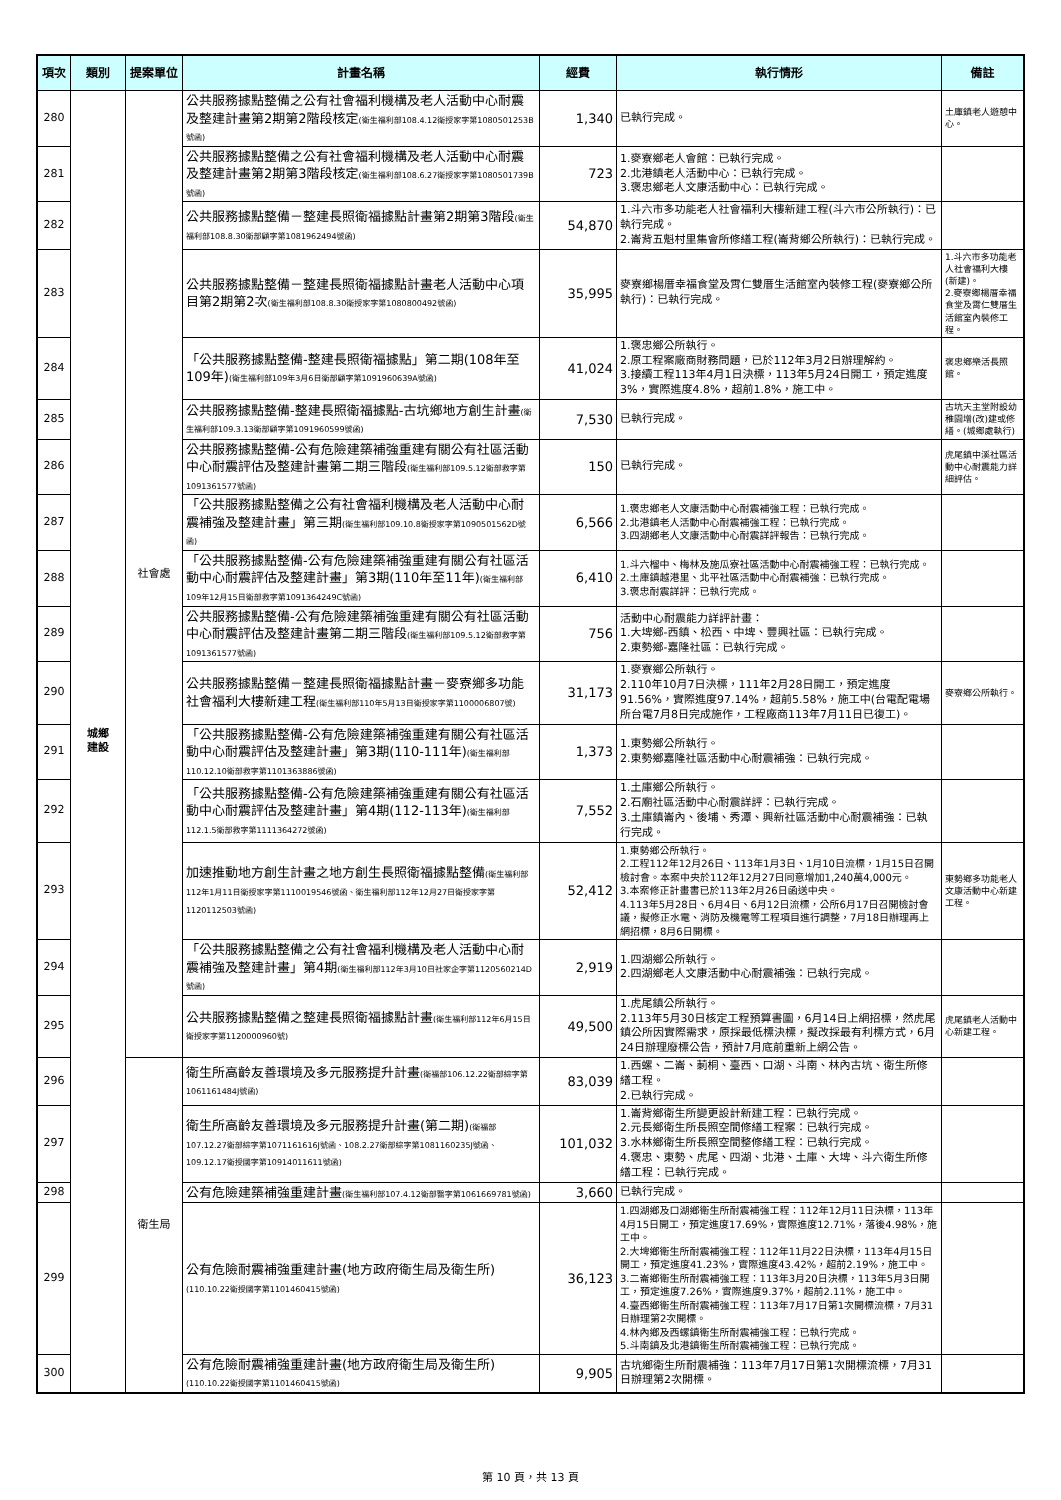| 項次 | 類別 | 提案單位 | 計畫名稱 | 經費 | 執行情形 | 備註 |
| --- | --- | --- | --- | --- | --- | --- |
| 280 | 城鄉 建設 | 社會處 | 公共服務據點整備之公有社會福利機構及老人活動中心耐震及整建計畫第2期第2階段核定 (衛生福利部108.4.12衛授家字第1080501253B號函) | 1,340 | 已執行完成。 | 土庫鎮老人遊憩中心。 |
| 281 | | | 公共服務據點整備之公有社會福利機構及老人活動中心耐震及整建計畫第2期第3階段核定 (衛生福利部108.6.27衛授家字第1080501739B號函) | 723 | 1.麥寮鄉老人會館：已執行完成。 2.北港鎮老人活動中心：已執行完成。 3.褒忠鄉老人文康活動中心：已執行完成。 | |
| 282 | | | 公共服務據點整備－整建長照衛福據點計畫第2期第3階段 (衛生福利部108.8.30衛部顧字第1081962494號函) | 54,870 | 1.斗六市多功能老人社會福利大樓新建工程(斗六市公所執行)：已執行完成。 2.崙背五魁村里集會所修繕工程(崙背鄉公所執行)：已執行完成。 | |
| 283 | | | 公共服務據點整備－整建長照衛福據點計畫老人活動中心項目第2期第2次 (衛生福利部108.8.30衛授家字第1080800492號函) | 35,995 | 麥寮鄉楊厝幸福食堂及霄仁雙厝生活館室內裝修工程(麥寮鄉公所執行)：已執行完成。 | 1.斗六市多功能老人社會福利大樓(新建)。 2.麥寮鄉楊厝幸福食堂及霄仁雙厝生活館室內裝修工程。 |
| 284 | | | 「公共服務據點整備-整建長照衛福據點」第二期(108年至109年) (衛生福利部109年3月6日衛部顧字第1091960639A號函) | 41,024 | 1.褒忠鄉公所執行。 2.原工程案廠商財務問題，已於112年3月2日辦理解約。 3.接續工程113年4月1日決標，113年5月24日開工，預定進度3%，實際進度4.8%，超前1.8%，施工中。 | 褒忠鄉樂活長照館。 |
| 285 | | | 公共服務據點整備-整建長照衛福據點-古坑鄉地方創生計畫 (衛生福利部109.3.13衛部顧字第1091960599號函) | 7,530 | 已執行完成。 | 古坑天主堂附設幼稚園增(改)建或修繕。(城鄉處執行) |
| 286 | | | 公共服務據點整備-公有危險建築補強重建有關公有社區活動中心耐震評估及整建計畫第二期三階段 (衛生福利部109.5.12衛部救字第1091361577號函) | 150 | 已執行完成。 | 虎尾鎮中溪社區活動中心耐震能力詳細評估。 |
| 287 | | | 「公共服務據點整備之公有社會福利機構及老人活動中心耐震補強及整建計畫」第三期 (衛生福利部109.10.8衛授家字第1090501562D號函) | 6,566 | 1.褒忠鄉老人文康活動中心耐震補強工程：已執行完成。 2.北港鎮老人活動中心耐震補強工程：已執行完成。 3.四湖鄉老人文康活動中心耐震詳評報告：已執行完成。 | |
| 288 | | | 「公共服務據點整備-公有危險建築補強重建有關公有社區活動中心耐震評估及整建計畫」第3期(110年至11年) (衛生福利部109年12月15日衛部救字第1091364249C號函) | 6,410 | 1.斗六榴中、梅林及施瓜寮社區活動中心耐震補強工程：已執行完成。 2.土庫鎮越港里、北平社區活動中心耐震補強：已執行完成。 3.褒忠耐震詳評：已執行完成。 | |
| 289 | | | 公共服務據點整備-公有危險建築補強重建有關公有社區活動中心耐震評估及整建計畫第二期三階段 (衛生福利部109.5.12衛部救字第1091361577號函) | 756 | 活動中心耐震能力詳評計畫： 1.大埤鄉-西鎮、松西、中埤、豐興社區：已執行完成。 2.東勢鄉-嘉隆社區：已執行完成。 | |
| 290 | | | 公共服務據點整備－整建長照衛福據點計畫－麥寮鄉多功能社會福利大樓新建工程 (衛生福利部110年5月13日衛授家字第1100006807號) | 31,173 | 1.麥寮鄉公所執行。 2.110年10月7日決標，111年2月28日開工，預定進度91.56%，實際進度97.14%，超前5.58%，施工中(台電配電場所台電7月8日完成施作，工程廠商113年7月11日已復工)。 | 麥寮鄉公所執行。 |
| 291 | | | 「公共服務據點整備-公有危險建築補強重建有關公有社區活動中心耐震評估及整建計畫」第3期(110-111年) (衛生福利部110.12.10衛部救字第1101363886號函) | 1,373 | 1.東勢鄉公所執行。 2.東勢鄉嘉隆社區活動中心耐震補強：已執行完成。 | |
| 292 | | | 「公共服務據點整備-公有危險建築補強重建有關公有社區活動中心耐震評估及整建計畫」第4期(112-113年) (衛生福利部112.1.5衛部救字第1111364272號函) | 7,552 | 1.土庫鄉公所執行。 2.石廟社區活動中心耐震詳評：已執行完成。 3.土庫鎮崙內、後埔、秀潭、興新社區活動中心耐震補強：已執行完成。 | |
| 293 | | | 加速推動地方創生計畫之地方創生長照衛福據點整備 (衛生福利部112年1月11日衛授家字第1110019546號函、衛生福利部112年12月27日衛授家字第1120112503號函) | 52,412 | 1.東勢鄉公所執行。 2.工程112年12月26日、113年1月3日、1月10日流標，1月15日召開檢討會。本案中央於112年12月27日同意增加1,240萬4,000元。 3.本案修正計畫書已於113年2月26日函送中央。 4.113年5月28日、6月4日、6月12日流標，公所6月17日召開檢討會議，擬修正水電、消防及機電等工程項目進行調整，7月18日辦理再上網招標，8月6日開標。 | 東勢鄉多功能老人文康活動中心新建工程。 |
| 294 | | | 「公共服務據點整備之公有社會福利機構及老人活動中心耐震補強及整建計畫」第4期 (衛生福利部112年3月10日社家企字第1120560214D號函) | 2,919 | 1.四湖鄉公所執行。 2.四湖鄉老人文康活動中心耐震補強：已執行完成。 | |
| 295 | | | 公共服務據點整備之整建長照衛福據點計畫 (衛生福利部112年6月15日衛授家字第1120000960號) | 49,500 | 1.虎尾鎮公所執行。 2.113年5月30日核定工程預算書圖，6月14日上網招標，然虎尾鎮公所因實際需求，原採最低標決標，擬改採最有利標方式，6月24日辦理廢標公告，預計7月底前重新上網公告。 | 虎尾鎮老人活動中心新建工程。 |
| 296 | | 衛生局 | 衛生所高齡友善環境及多元服務提升計畫 (衛福部106.12.22衛部綜字第1061161484J號函) | 83,039 | 1.西螺、二崙、莿桐、臺西、口湖、斗南、林內古坑、衛生所修繕工程。 2.已執行完成。 | |
| 297 | | | 衛生所高齡友善環境及多元服務提升計畫(第二期) (衛福部107.12.27衛部綜字第1071161616J號函、108.2.27衛部綜字第1081160235J號函、109.12.17衛授國字第10914011611號函) | 101,032 | 1.崙背鄉衛生所變更設計新建工程：已執行完成。 2.元長鄉衛生所長照空間修繕工程案：已執行完成。 3.水林鄉衛生所長照空間整修繕工程：已執行完成。 4.褒忠、東勢、虎尾、四湖、北港、土庫、大埤、斗六衛生所修繕工程：已執行完成。 | |
| 298 | | | 公有危險建築補強重建計畫 (衛生福利部107.4.12衛部醫字第1061669781號函) | 3,660 | 已執行完成。 | |
| 299 | | | 公有危險耐震補強重建計畫(地方政府衛生局及衛生所) (110.10.22衛授國字第1101460415號函) | 36,123 | 1.四湖鄉及口湖鄉衛生所耐震補強工程：112年12月11日決標，113年4月15日開工，預定進度17.69%，實際進度12.71%，落後4.98%，施工中。 2.大埤鄉衛生所耐震補強工程：112年11月22日決標，113年4月15日開工，預定進度41.23%，實際進度43.42%，超前2.19%，施工中。 3.二崙鄉衛生所耐震補強工程：113年3月20日決標，113年5月3日開工，預定進度7.26%，實際進度9.37%，超前2.11%，施工中。 4.臺西鄉衛生所耐震補強工程：113年7月17日第1次開標流標，7月31日辦理第2次開標。 4.林內鄉及西螺鎮衛生所耐震補強工程：已執行完成。 5.斗南鎮及北港鎮衛生所耐震補強工程：已執行完成。 | |
| 300 | | | 公有危險耐震補強重建計畫(地方政府衛生局及衛生所) (110.10.22衛授國字第1101460415號函) | 9,905 | 古坑鄉衛生所耐震補強：113年7月17日第1次開標流標，7月31日辦理第2次開標。 | |
第 10 頁，共 13 頁